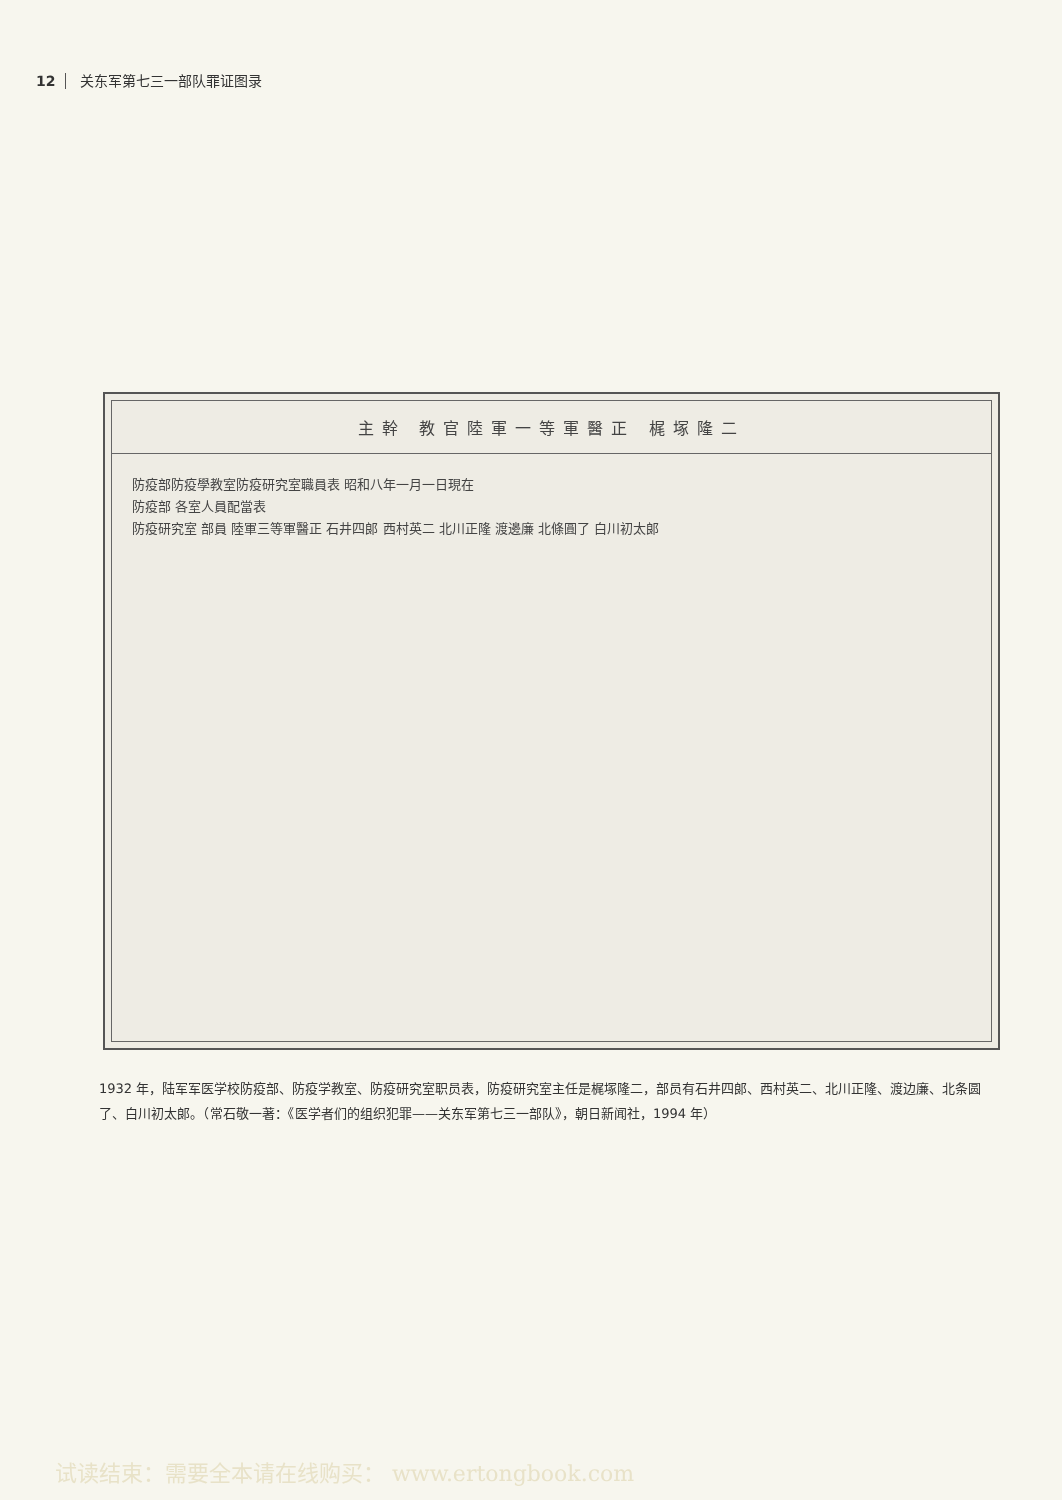12 关东军第七三一部队罪证图录
主幹 教官陸軍一等軍醫正 梶塚隆二
防疫部防疫學教室防疫研究室職員表 昭和八年一月一日現在
防疫部 各室人員配當表
防疫研究室 部員 陸軍三等軍醫正 石井四郎 西村英二 北川正隆 渡邊廉 北條圓了 白川初太郎
1932 年，陆军军医学校防疫部、防疫学教室、防疫研究室职员表，防疫研究室主任是梶塚隆二，部员有石井四郎、西村英二、北川正隆、渡边廉、北条圆了、白川初太郎。（常石敬一著：《医学者们的组织犯罪——关东军第七三一部队》，朝日新闻社，1994 年）
试读结束：需要全本请在线购买： www.ertongbook.com